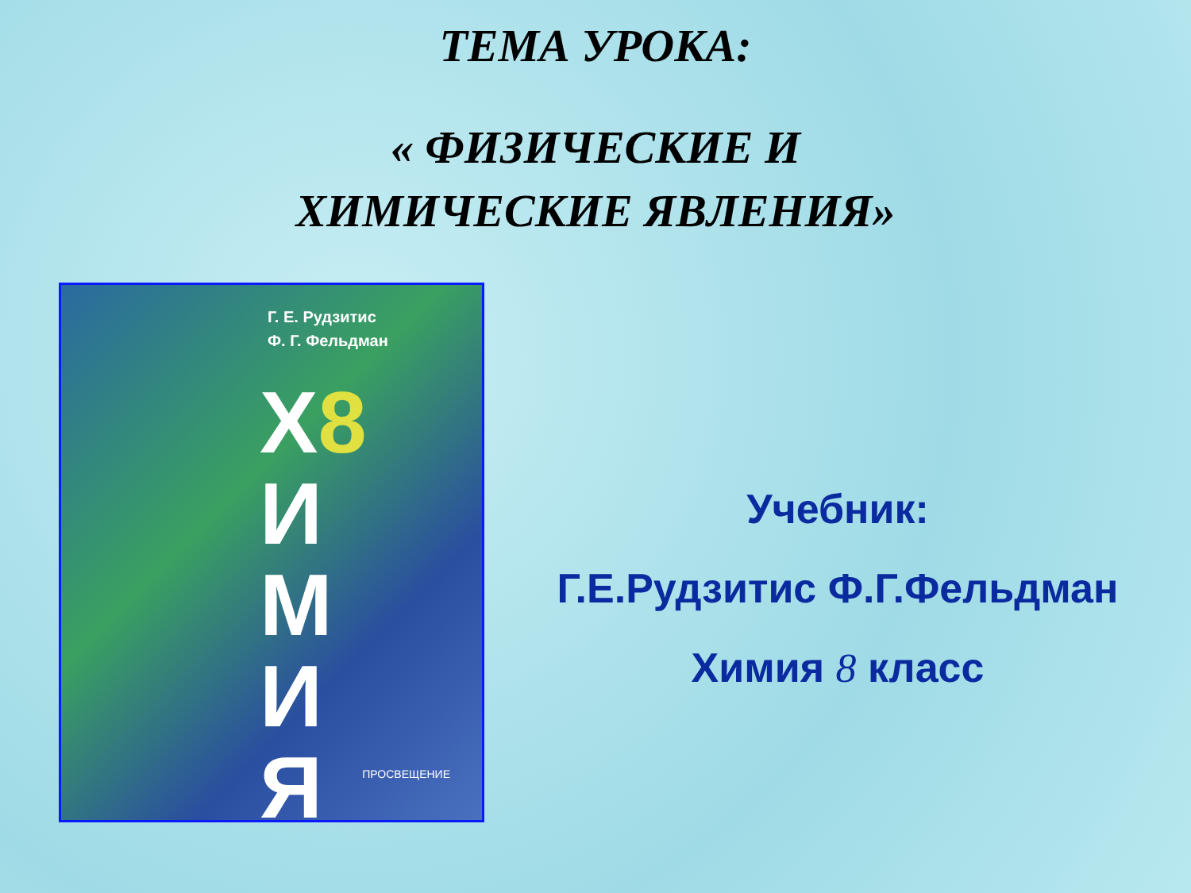ТЕМА УРОКА:
« ФИЗИЧЕСКИЕ И
ХИМИЧЕСКИЕ ЯВЛЕНИЯ»
Г. Е. Рудзитис
Ф. Г. Фельдман
Х8
И
М
И
Я
ПРОСВЕЩЕНИЕ
Учебник:
Г.Е.Рудзитис Ф.Г.Фельдман
Химия 8 класс